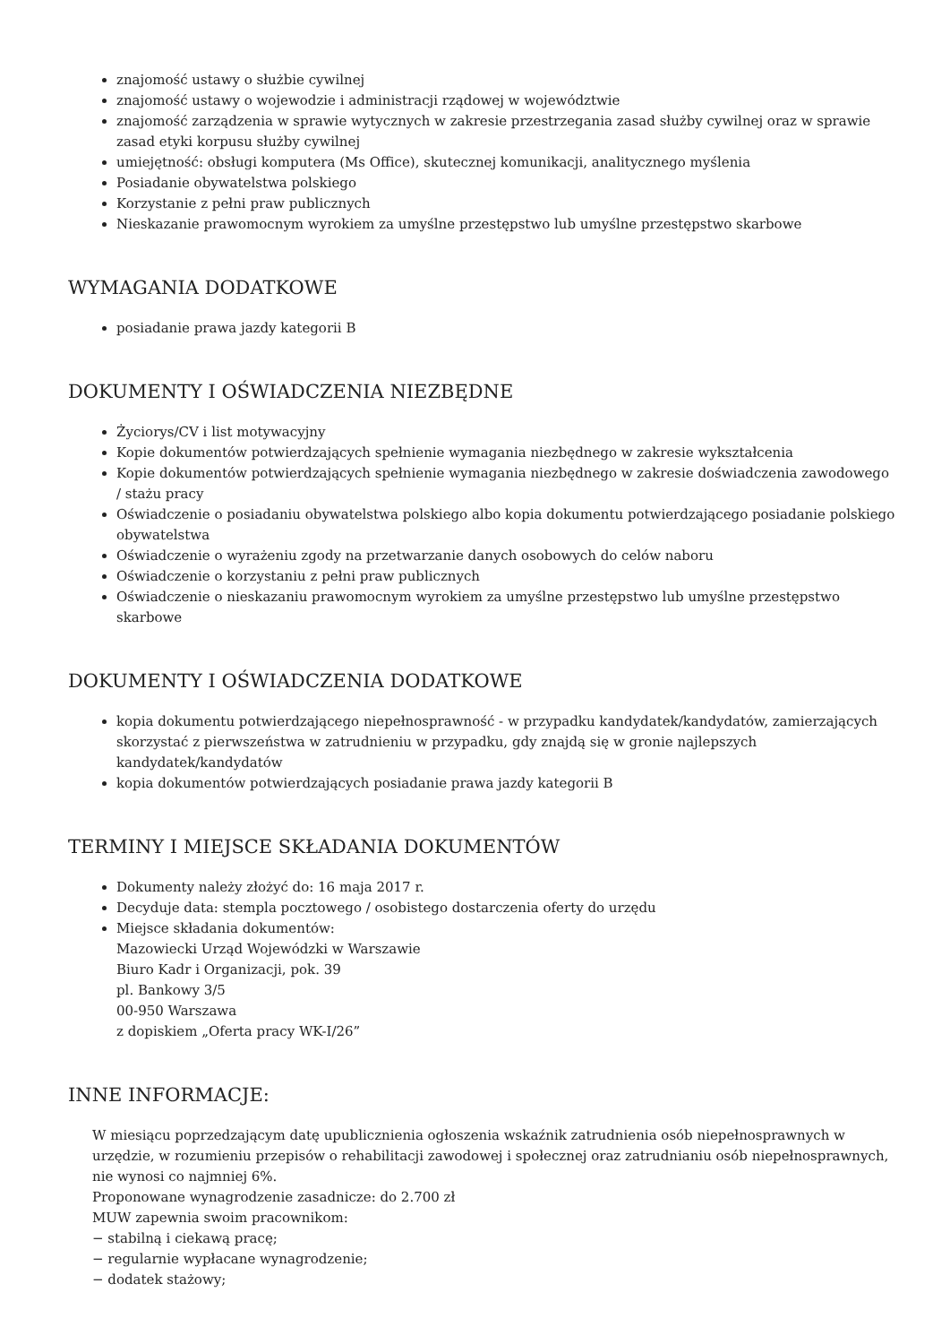znajomość ustawy o służbie cywilnej
znajomość ustawy o wojewodzie i administracji rządowej w województwie
znajomość zarządzenia w sprawie wytycznych w zakresie przestrzegania zasad służby cywilnej oraz w sprawie zasad etyki korpusu służby cywilnej
umiejętność: obsługi komputera (Ms Office), skutecznej komunikacji, analitycznego myślenia
Posiadanie obywatelstwa polskiego
Korzystanie z pełni praw publicznych
Nieskazanie prawomocnym wyrokiem za umyślne przestępstwo lub umyślne przestępstwo skarbowe
WYMAGANIA DODATKOWE
posiadanie prawa jazdy kategorii B
DOKUMENTY I OŚWIADCZENIA NIEZBĘDNE
Życiorys/CV i list motywacyjny
Kopie dokumentów potwierdzających spełnienie wymagania niezbędnego w zakresie wykształcenia
Kopie dokumentów potwierdzających spełnienie wymagania niezbędnego w zakresie doświadczenia zawodowego / stażu pracy
Oświadczenie o posiadaniu obywatelstwa polskiego albo kopia dokumentu potwierdzającego posiadanie polskiego obywatelstwa
Oświadczenie o wyrażeniu zgody na przetwarzanie danych osobowych do celów naboru
Oświadczenie o korzystaniu z pełni praw publicznych
Oświadczenie o nieskazaniu prawomocnym wyrokiem za umyślne przestępstwo lub umyślne przestępstwo skarbowe
DOKUMENTY I OŚWIADCZENIA DODATKOWE
kopia dokumentu potwierdzającego niepełnosprawność - w przypadku kandydatek/kandydatów, zamierzających skorzystać z pierwszeństwa w zatrudnieniu w przypadku, gdy znajdą się w gronie najlepszych kandydatek/kandydatów
kopia dokumentów potwierdzających posiadanie prawa jazdy kategorii B
TERMINY I MIEJSCE SKŁADANIA DOKUMENTÓW
Dokumenty należy złożyć do: 16 maja 2017 r.
Decyduje data: stempla pocztowego / osobistego dostarczenia oferty do urzędu
Miejsce składania dokumentów:
Mazowiecki Urząd Wojewódzki w Warszawie
Biuro Kadr i Organizacji, pok. 39
pl. Bankowy 3/5
00-950 Warszawa
z dopiskiem „Oferta pracy WK-I/26”
INNE INFORMACJE:
W miesiącu poprzedzającym datę upublicznienia ogłoszenia wskaźnik zatrudnienia osób niepełnosprawnych w urzędzie, w rozumieniu przepisów o rehabilitacji zawodowej i społecznej oraz zatrudnianiu osób niepełnosprawnych, nie wynosi co najmniej 6%.
Proponowane wynagrodzenie zasadnicze: do 2.700 zł
MUW zapewnia swoim pracownikom:
− stabilną i ciekawą pracę;
− regularnie wypłacane wynagrodzenie;
− dodatek stażowy;